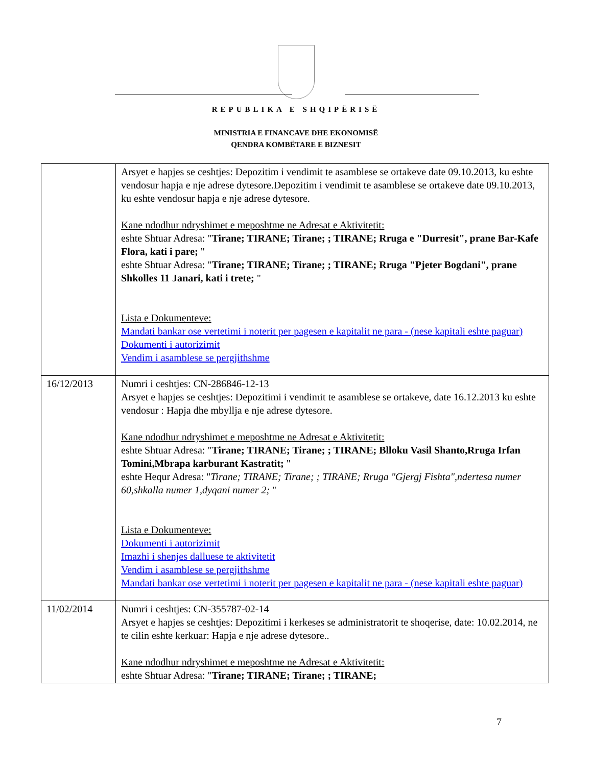REPUBLIKA E SHQIPËRISË
MINISTRIA E FINANCAVE DHE EKONOMISË
QENDRA KOMBËTARE E BIZNESIT
| | Arsyet e hapjes se ceshtjes: Depozitim i vendimit te asamblese se ortakeve date 09.10.2013, ku eshte vendosur hapja e nje adrese dytesore.Depozitim i vendimit te asamblese se ortakeve date 09.10.2013, ku eshte vendosur hapja e nje adrese dytesore. Kane ndodhur ndryshimet e meposhtme ne Adresat e Aktivitetit: eshte Shtuar Adresa: " Tirane; TIRANE; Tirane; ; TIRANE; Rruga e "Durresit", prane Bar-Kafe Flora, kati i pare; " eshte Shtuar Adresa: " Tirane; TIRANE; Tirane; ; TIRANE; Rruga "Pjeter Bogdani", prane Shkolles 11 Janari, kati i trete; " Lista e Dokumenteve: Mandati bankar ose vertetimi i noterit per pagesen e kapitalit ne para - (nese kapitali eshte paguar) Dokumenti i autorizimit Vendim i asamblese se pergjithshme |
| 16/12/2013 | Numri i ceshtjes: CN-286846-12-13 Arsyet e hapjes se ceshtjes: Depozitimi i vendimit te asamblese se ortakeve, date 16.12.2013 ku eshte vendosur : Hapja dhe mbyllja e nje adrese dytesore. Kane ndodhur ndryshimet e meposhtme ne Adresat e Aktivitetit: eshte Shtuar Adresa: " Tirane; TIRANE; Tirane; ; TIRANE; Blloku Vasil Shanto,Rruga Irfan Tomini,Mbrapa karburant Kastratit; " eshte Hequr Adresa: " Tirane; TIRANE; Tirane; ; TIRANE; Rruga "Gjergj Fishta",ndertesa numer 60,shkalla numer 1,dyqani numer 2; " Lista e Dokumenteve: Dokumenti i autorizimit Imazhi i shenjes dalluese te aktivitetit Vendim i asamblese se pergjithshme Mandati bankar ose vertetimi i noterit per pagesen e kapitalit ne para - (nese kapitali eshte paguar) |
| 11/02/2014 | Numri i ceshtjes: CN-355787-02-14 Arsyet e hapjes se ceshtjes: Depozitimi i kerkeses se administratorit te shoqerise, date: 10.02.2014, ne te cilin eshte kerkuar: Hapja e nje adrese dytesore.. Kane ndodhur ndryshimet e meposhtme ne Adresat e Aktivitetit: eshte Shtuar Adresa: " Tirane; TIRANE; Tirane; ; TIRANE; |
7